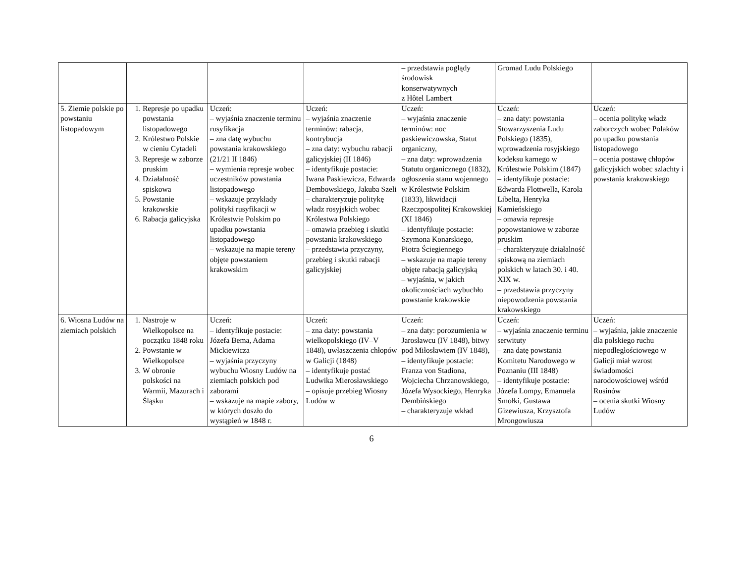| | | | | – przedstawia poglądy środowisk konserwatywnych z Hôtel Lambert | Gromad Ludu Polskiego | |
| 5. Ziemie polskie po powstaniu listopadowym | 1. Represje po upadku powstania listopadowego 2. Królestwo Polskie w cieniu Cytadeli 3. Represje w zaborze pruskim 4. Działalność spiskowa 5. Powstanie krakowskie 6. Rabacja galicyjska | Uczeń: – wyjaśnia znaczenie terminu rusyfikacja – zna datę wybuchu powstania krakowskiego (21/21 II 1846) – wymienia represje wobec uczestników powstania listopadowego – wskazuje przykłady polityki rusyfikacji w Królestwie Polskim po upadku powstania listopadowego – wskazuje na mapie tereny objęte powstaniem krakowskim | Uczeń: – wyjaśnia znaczenie terminów: rabacja, kontrybucja – zna daty: wybuchu rabacji galicyjskiej (II 1846) – identyfikuje postacie: Iwana Paskiewicza, Edwarda Dembowskiego, Jakuba Szeli – charakteryzuje politykę władz rosyjskich wobec Królestwa Polskiego – omawia przebieg i skutki powstania krakowskiego – przedstawia przyczyny, przebieg i skutki rabacji galicyjskiej | Uczeń: – wyjaśnia znaczenie terminów: noc paskiewiczowska, Statut organiczny, – zna daty: wprowadzenia Statutu organicznego (1832), ogłoszenia stanu wojennego w Królestwie Polskim (1833), likwidacji Rzeczpospolitej Krakowskiej (XI 1846) – identyfikuje postacie: Szymona Konarskiego, Piotra Ściegiennego – wskazuje na mapie tereny objęte rabacją galicyjską – wyjaśnia, w jakich okolicznościach wybuchło powstanie krakowskie | Uczeń: – zna daty: powstania Stowarzyszenia Ludu Polskiego (1835), wprowadzenia rosyjskiego kodeksu karnego w Królestwie Polskim (1847) – identyfikuje postacie: Edwarda Flottwella, Karola Libelta, Henryka Kamieńskiego – omawia represje popowstaniowe w zaborze pruskim – charakteryzuje działalność spiskową na ziemiach polskich w latach 30. i 40. XIX w. – przedstawia przyczyny niepowodzenia powstania krakowskiego | Uczeń: – ocenia politykę władz zaborczych wobec Polaków po upadku powstania listopadowego – ocenia postawę chłopów galicyjskich wobec szlachty i powstania krakowskiego |
| 6. Wiosna Ludów na ziemiach polskich | 1. Nastroje w Wielkopolsce na początku 1848 roku 2. Powstanie w Wielkopolsce 3. W obronie polskości na Warmii, Mazurach i Śląsku | Uczeń: – identyfikuje postacie: Józefa Bema, Adama Mickiewicza – wyjaśnia przyczyny wybuchu Wiosny Ludów na ziemiach polskich pod zaborami – wskazuje na mapie zabory, w których doszło do wystąpień w 1848 r. | Uczeń: – zna daty: powstania wielkopolskiego (IV–V 1848), uwłaszczenia chłopów w Galicji (1848) – identyfikuje postać Ludwika Mierosławskiego – opisuje przebieg Wiosny Ludów w | Uczeń: – zna daty: porozumienia w Jarosławcu (IV 1848), bitwy pod Miłosławiem (IV 1848), – identyfikuje postacie: Franza von Stadiona, Wojciecha Chrzanowskiego, Józefa Wysockiego, Henryka Dembińskiego – charakteryzuje wkład | Uczeń: – wyjaśnia znaczenie terminu serwituty – zna datę powstania Komitetu Narodowego w Poznaniu (III 1848) – identyfikuje postacie: Józefa Lompy, Emanuela Smołki, Gustawa Gizewiusza, Krzysztofa Mrongowiusza | Uczeń: – wyjaśnia, jakie znaczenie dla polskiego ruchu niepodległościowego w Galicji miał wzrost świadomości narodowościowej wśród Rusinów – ocenia skutki Wiosny Ludów |
6